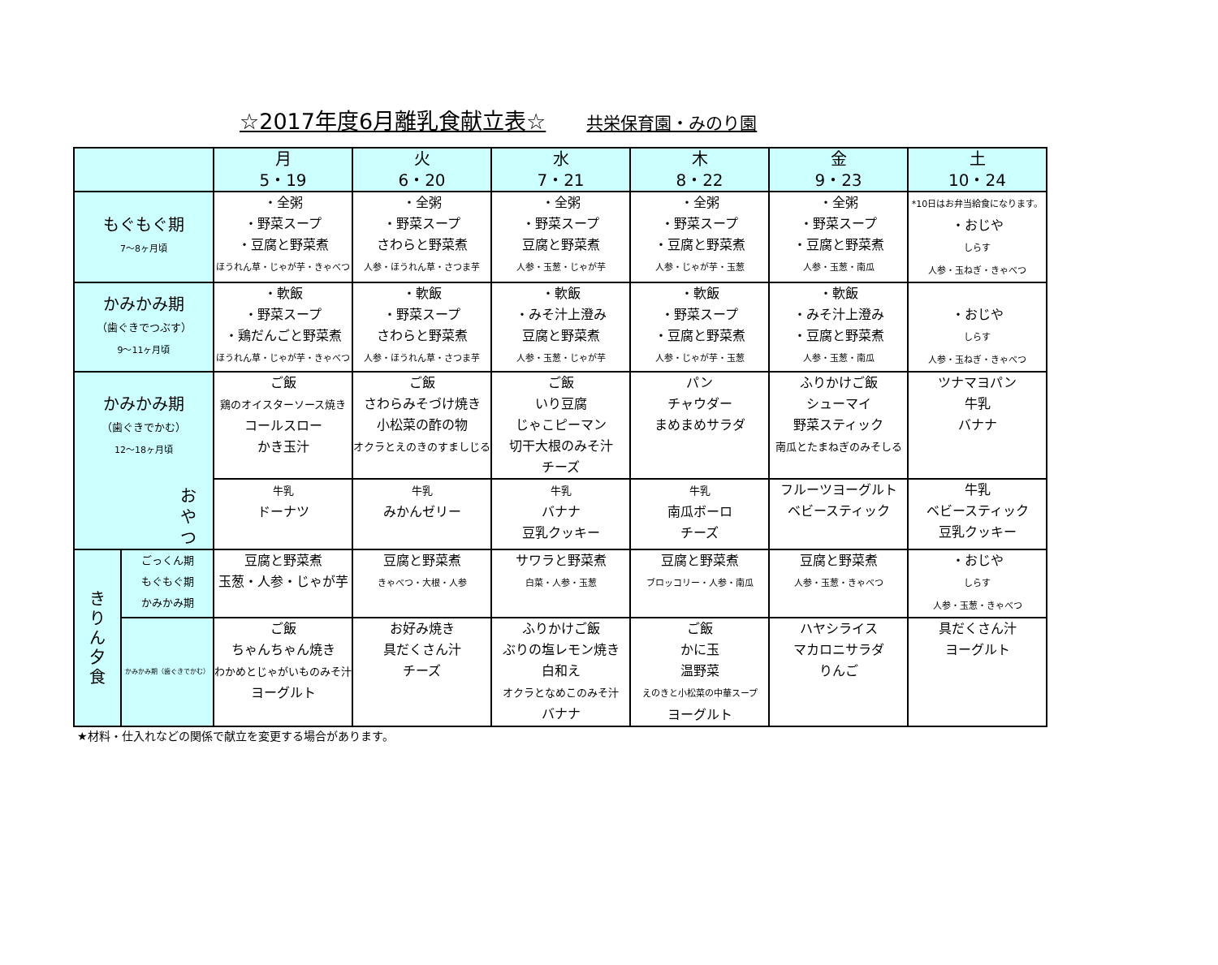☆2017年度6月離乳食献立表☆ 共栄保育園・みのり園
| | | 月 5・19 | 火 6・20 | 水 7・21 | 木 8・22 | 金 9・23 | 土 10・24 |
| --- | --- | --- | --- | --- | --- | --- | --- |
| もぐもぐ期 7～8ヶ月頃 | | ・全粥 ・野菜スープ ・豆腐と野菜煮 ほうれん草・じゃが芋・きゃべつ | ・全粥 ・野菜スープ さわらと野菜煮 人参・ほうれん草・さつま芋 | ・全粥 ・野菜スープ 豆腐と野菜煮 人参・玉葱・じゃが芋 | ・全粥 ・野菜スープ ・豆腐と野菜煮 人参・じゃが芋・玉葱 | ・全粥 ・野菜スープ ・豆腐と野菜煮 人参・玉葱・南瓜 | *10日はお弁当給食になります。 ・おじや しらす 人参・玉ねぎ・きゃべつ |
| かみかみ期 （歯ぐきでつぶす） 9～11ヶ月頃 | | ・軟飯 ・野菜スープ ・鶏だんごと野菜煮 ほうれん草・じゃが芋・きゃべつ | ・軟飯 ・野菜スープ さわらと野菜煮 人参・ほうれん草・さつま芋 | ・軟飯 ・みそ汁上澄み 豆腐と野菜煮 人参・玉葱・じゃが芋 | ・軟飯 ・野菜スープ ・豆腐と野菜煮 人参・じゃが芋・玉葱 | ・軟飯 ・みそ汁上澄み ・豆腐と野菜煮 人参・玉葱・南瓜 | ・おじや しらす 人参・玉ねぎ・きゃべつ |
| かみかみ期 （歯ぐきでかむ） 12～18ヶ月頃 お や つ | | ご飯 鶏のオイスターソース焼き コールスロー かき玉汁 | ご飯 さわらみそづけ焼き 小松菜の酢の物 オクラとえのきのすましじる | ご飯 いり豆腐 じゃこピーマン 切干大根のみそ汁 チーズ | パン チャウダー まめまめサラダ | ふりかけご飯 シューマイ 野菜スティック 南瓜とたまねぎのみそしる | ツナマヨパン 牛乳 バナナ |
| | | 牛乳 ドーナツ | 牛乳 みかんゼリー | 牛乳 バナナ 豆乳クッキー | 牛乳 南瓜ボーロ チーズ | フルーツヨーグルト ベビースティック | 牛乳 ベビースティック 豆乳クッキー |
| き り ん 夕 食 | ごっくん期 もぐもぐ期 かみかみ期 | 豆腐と野菜煮 玉葱・人参・じゃが芋 | 豆腐と野菜煮 きゃべつ・大根・人参 | サワラと野菜煮 白菜・人参・玉葱 | 豆腐と野菜煮 ブロッコリー・人参・南瓜 | 豆腐と野菜煮 人参・玉葱・きゃべつ | ・おじや しらす 人参・玉葱・きゃべつ |
| | かみかみ期（歯ぐきでかむ） | ご飯 ちゃんちゃん焼き わかめとじゃがいものみそ汁 ヨーグルト | お好み焼き 具だくさん汁 チーズ | ふりかけご飯 ぶりの塩レモン焼き 白和え オクラとなめこのみそ汁 バナナ | ご飯 かに玉 温野菜 えのきと小松菜の中華スープ ヨーグルト | ハヤシライス マカロニサラダ りんご | 具だくさん汁 ヨーグルト |
★材料・仕入れなどの関係で献立を変更する場合があります。